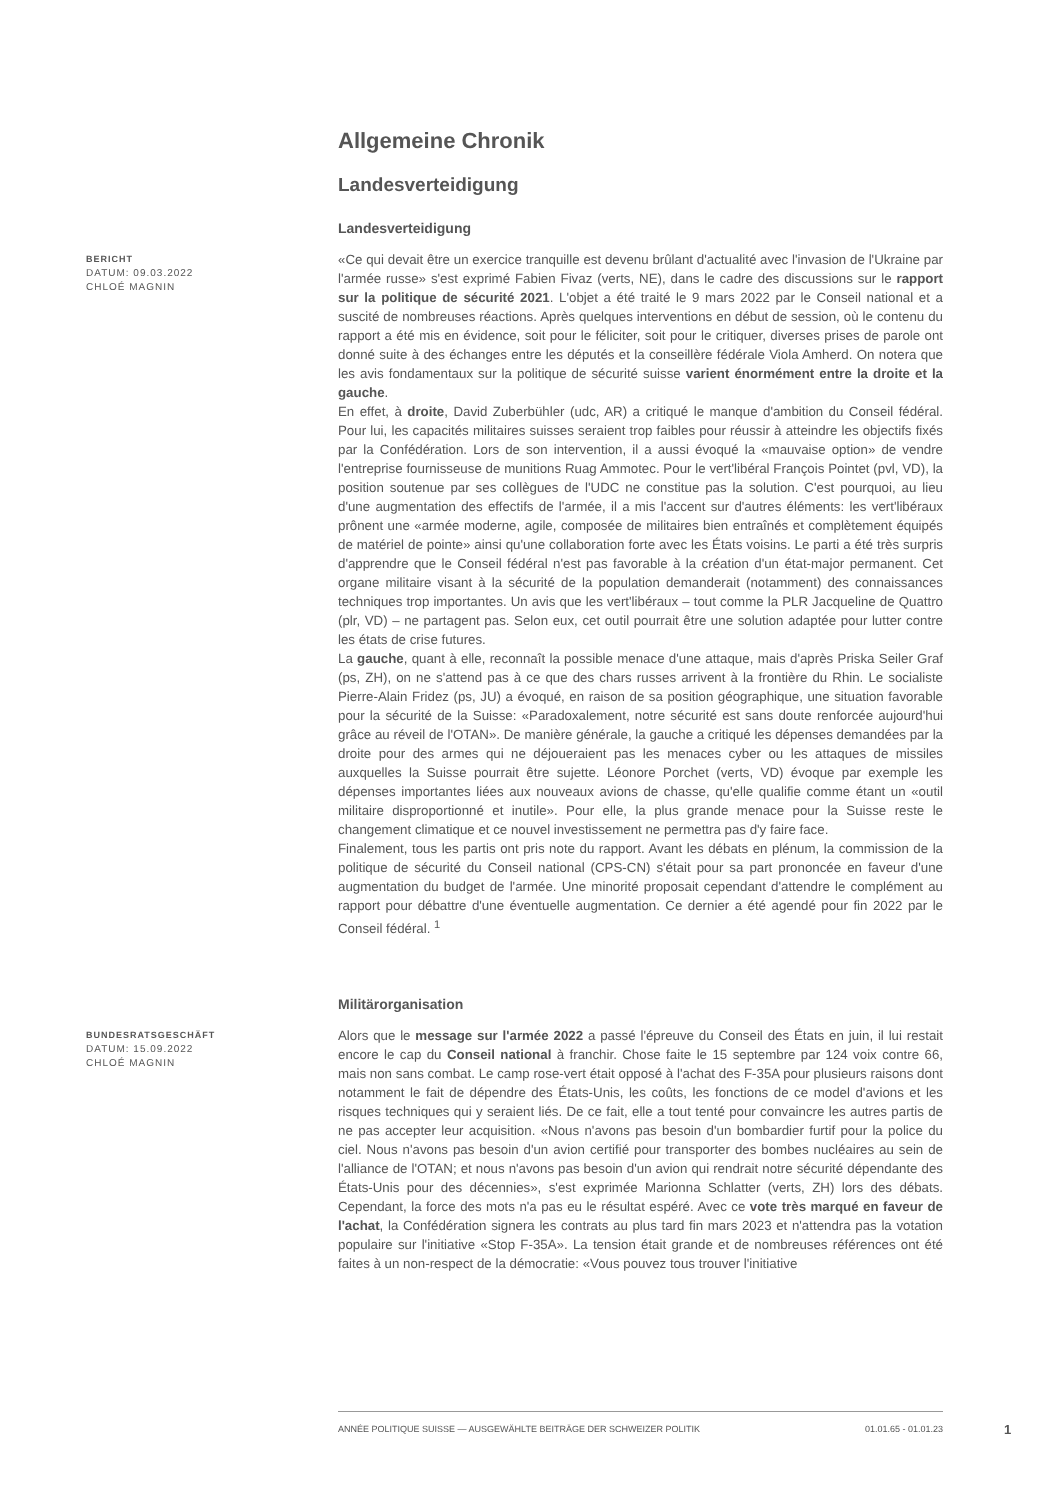Allgemeine Chronik
Landesverteidigung
Landesverteidigung
BERICHT
DATUM: 09.03.2022
CHLOÉ MAGNIN
«Ce qui devait être un exercice tranquille est devenu brûlant d'actualité avec l'invasion de l'Ukraine par l'armée russe» s'est exprimé Fabien Fivaz (verts, NE), dans le cadre des discussions sur le rapport sur la politique de sécurité 2021. L'objet a été traité le 9 mars 2022 par le Conseil national et a suscité de nombreuses réactions. Après quelques interventions en début de session, où le contenu du rapport a été mis en évidence, soit pour le féliciter, soit pour le critiquer, diverses prises de parole ont donné suite à des échanges entre les députés et la conseillère fédérale Viola Amherd. On notera que les avis fondamentaux sur la politique de sécurité suisse varient énormément entre la droite et la gauche.
En effet, à droite, David Zuberbühler (udc, AR) a critiqué le manque d'ambition du Conseil fédéral. Pour lui, les capacités militaires suisses seraient trop faibles pour réussir à atteindre les objectifs fixés par la Confédération. Lors de son intervention, il a aussi évoqué la «mauvaise option» de vendre l'entreprise fournisseuse de munitions Ruag Ammotec. Pour le vert'libéral François Pointet (pvl, VD), la position soutenue par ses collègues de l'UDC ne constitue pas la solution. C'est pourquoi, au lieu d'une augmentation des effectifs de l'armée, il a mis l'accent sur d'autres éléments: les vert'libéraux prônent une «armée moderne, agile, composée de militaires bien entraînés et complètement équipés de matériel de pointe» ainsi qu'une collaboration forte avec les États voisins. Le parti a été très surpris d'apprendre que le Conseil fédéral n'est pas favorable à la création d'un état-major permanent. Cet organe militaire visant à la sécurité de la population demanderait (notamment) des connaissances techniques trop importantes. Un avis que les vert'libéraux – tout comme la PLR Jacqueline de Quattro (plr, VD) – ne partagent pas. Selon eux, cet outil pourrait être une solution adaptée pour lutter contre les états de crise futures.
La gauche, quant à elle, reconnaît la possible menace d'une attaque, mais d'après Priska Seiler Graf (ps, ZH), on ne s'attend pas à ce que des chars russes arrivent à la frontière du Rhin. Le socialiste Pierre-Alain Fridez (ps, JU) a évoqué, en raison de sa position géographique, une situation favorable pour la sécurité de la Suisse: «Paradoxalement, notre sécurité est sans doute renforcée aujourd'hui grâce au réveil de l'OTAN». De manière générale, la gauche a critiqué les dépenses demandées par la droite pour des armes qui ne déjoueraient pas les menaces cyber ou les attaques de missiles auxquelles la Suisse pourrait être sujette. Léonore Porchet (verts, VD) évoque par exemple les dépenses importantes liées aux nouveaux avions de chasse, qu'elle qualifie comme étant un «outil militaire disproportionné et inutile». Pour elle, la plus grande menace pour la Suisse reste le changement climatique et ce nouvel investissement ne permettra pas d'y faire face.
Finalement, tous les partis ont pris note du rapport. Avant les débats en plénum, la commission de la politique de sécurité du Conseil national (CPS-CN) s'était pour sa part prononcée en faveur d'une augmentation du budget de l'armée. Une minorité proposait cependant d'attendre le complément au rapport pour débattre d'une éventuelle augmentation. Ce dernier a été agendé pour fin 2022 par le Conseil fédéral. <sup>1</sup>
Militärorganisation
BUNDESRATSGESCHÄFT
DATUM: 15.09.2022
CHLOÉ MAGNIN
Alors que le message sur l'armée 2022 a passé l'épreuve du Conseil des États en juin, il lui restait encore le cap du Conseil national à franchir. Chose faite le 15 septembre par 124 voix contre 66, mais non sans combat. Le camp rose-vert était opposé à l'achat des F-35A pour plusieurs raisons dont notamment le fait de dépendre des États-Unis, les coûts, les fonctions de ce model d'avions et les risques techniques qui y seraient liés. De ce fait, elle a tout tenté pour convaincre les autres partis de ne pas accepter leur acquisition. «Nous n'avons pas besoin d'un bombardier furtif pour la police du ciel. Nous n'avons pas besoin d'un avion certifié pour transporter des bombes nucléaires au sein de l'alliance de l'OTAN; et nous n'avons pas besoin d'un avion qui rendrait notre sécurité dépendante des États-Unis pour des décennies», s'est exprimée Marionna Schlatter (verts, ZH) lors des débats. Cependant, la force des mots n'a pas eu le résultat espéré. Avec ce vote très marqué en faveur de l'achat, la Confédération signera les contrats au plus tard fin mars 2023 et n'attendra pas la votation populaire sur l'initiative «Stop F-35A». La tension était grande et de nombreuses références ont été faites à un non-respect de la démocratie: «Vous pouvez tous trouver l'initiative
ANNÉE POLITIQUE SUISSE — AUSGEWÄHLTE BEITRÄGE DER SCHWEIZER POLITIK 01.01.65 - 01.01.23
1